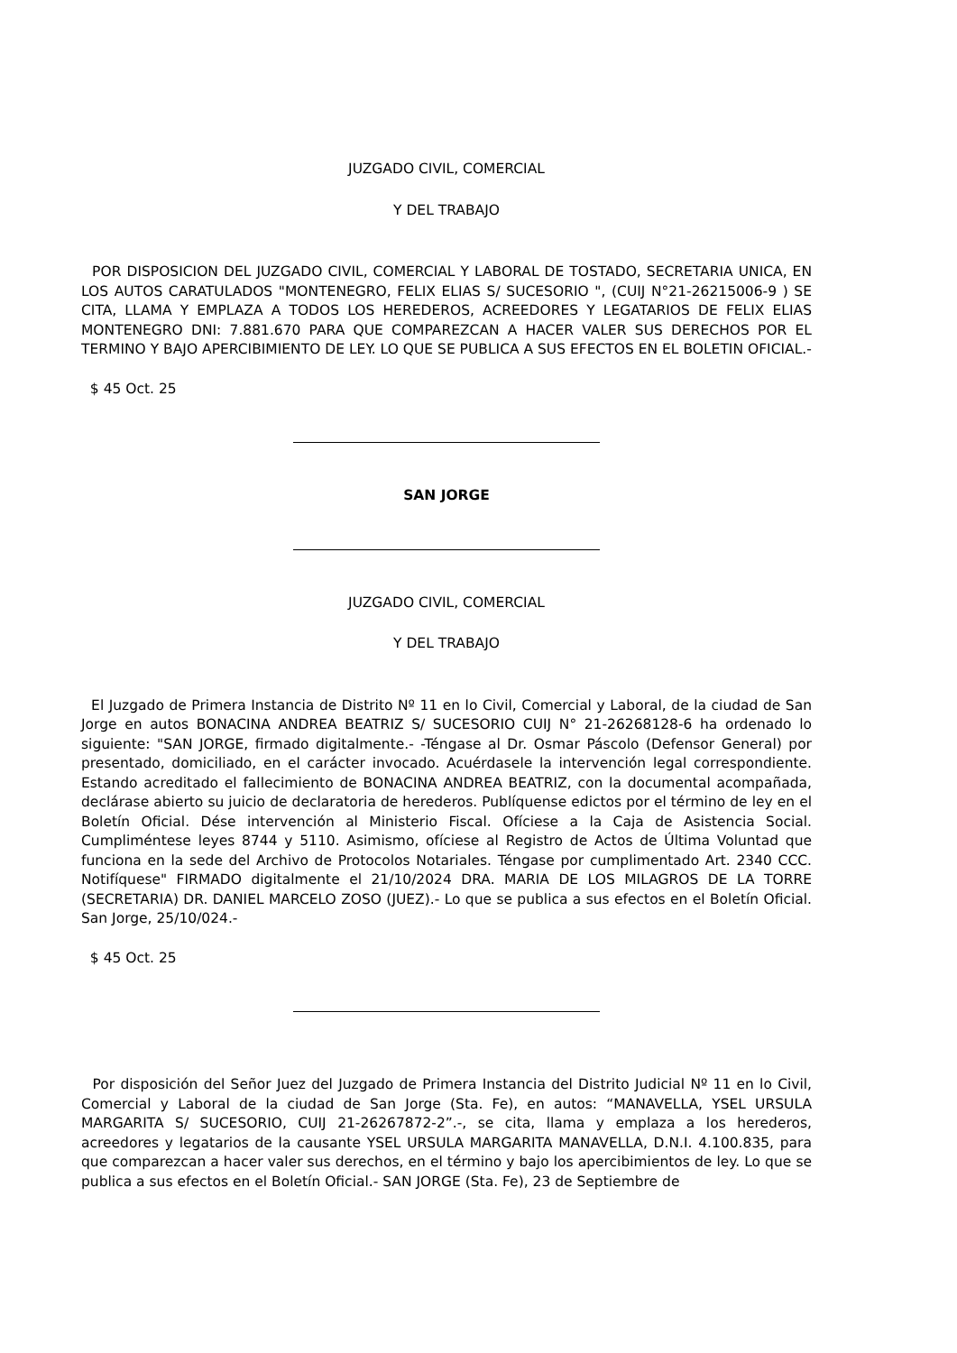JUZGADO CIVIL, COMERCIAL
Y DEL TRABAJO
POR DISPOSICION DEL JUZGADO CIVIL, COMERCIAL Y LABORAL DE TOSTADO, SECRETARIA UNICA, EN LOS AUTOS CARATULADOS "MONTENEGRO, FELIX ELIAS S/ SUCESORIO ", (CUIJ N°21-26215006-9 ) SE CITA, LLAMA Y EMPLAZA A TODOS LOS HEREDEROS, ACREEDORES Y LEGATARIOS DE FELIX ELIAS MONTENEGRO DNI: 7.881.670 PARA QUE COMPAREZCAN A HACER VALER SUS DERECHOS POR EL TERMINO Y BAJO APERCIBIMIENTO DE LEY. LO QUE SE PUBLICA A SUS EFECTOS EN EL BOLETIN OFICIAL.-
$ 45 Oct. 25
SAN JORGE
JUZGADO CIVIL, COMERCIAL
Y DEL TRABAJO
El Juzgado de Primera Instancia de Distrito Nº 11 en lo Civil, Comercial y Laboral, de la ciudad de San Jorge en autos BONACINA ANDREA BEATRIZ S/ SUCESORIO CUIJ N° 21-26268128-6 ha ordenado lo siguiente: "SAN JORGE, firmado digitalmente.- -Téngase al Dr. Osmar Páscolo (Defensor General) por presentado, domiciliado, en el carácter invocado. Acuérdasele la intervención legal correspondiente. Estando acreditado el fallecimiento de BONACINA ANDREA BEATRIZ, con la documental acompañada, declárase abierto su juicio de declaratoria de herederos. Publíquense edictos por el término de ley en el Boletín Oficial. Dése intervención al Ministerio Fiscal. Ofíciese a la Caja de Asistencia Social. Cumpliméntese leyes 8744 y 5110. Asimismo, ofíciese al Registro de Actos de Última Voluntad que funciona en la sede del Archivo de Protocolos Notariales. Téngase por cumplimentado Art. 2340 CCC. Notifíquese" FIRMADO digitalmente el 21/10/2024 DRA. MARIA DE LOS MILAGROS DE LA TORRE (SECRETARIA) DR. DANIEL MARCELO ZOSO (JUEZ).- Lo que se publica a sus efectos en el Boletín Oficial. San Jorge, 25/10/024.-
$ 45 Oct. 25
Por disposición del Señor Juez del Juzgado de Primera Instancia del Distrito Judicial Nº 11 en lo Civil, Comercial y Laboral de la ciudad de San Jorge (Sta. Fe), en autos: “MANAVELLA, YSEL URSULA MARGARITA S/ SUCESORIO, CUIJ 21-26267872-2”.-, se cita, llama y emplaza a los herederos, acreedores y legatarios de la causante YSEL URSULA MARGARITA MANAVELLA, D.N.I. 4.100.835, para que comparezcan a hacer valer sus derechos, en el término y bajo los apercibimientos de ley. Lo que se publica a sus efectos en el Boletín Oficial.- SAN JORGE (Sta. Fe), 23 de Septiembre de